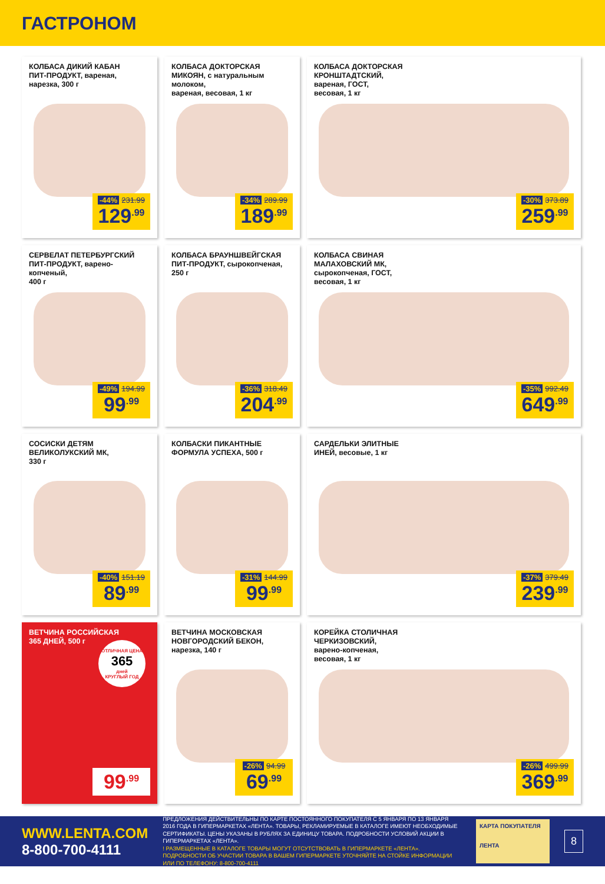ГАСТРОНОМ
КОЛБАСА ДИКИЙ КАБАН
ПИТ-ПРОДУКТ, вареная,
нарезка, 300 г
-44% 231.99
129<sup>.99</sup>
КОЛБАСА ДОКТОРСКАЯ
МИКОЯН, с натуральным молоком,
вареная, весовая, 1 кг
-34% 289.99
189<sup>.99</sup>
КОЛБАСА ДОКТОРСКАЯ
КРОНШТАДТСКИЙ,
вареная, ГОСТ,
весовая, 1 кг
-30% 373.89
259<sup>.99</sup>
СЕРВЕЛАТ ПЕТЕРБУРГСКИЙ
ПИТ-ПРОДУКТ, варено-копченый,
400 г
-49% 194.99
99<sup>.99</sup>
КОЛБАСА БРАУНШВЕЙГСКАЯ
ПИТ-ПРОДУКТ, сырокопченая,
250 г
-36% 318.49
204<sup>.99</sup>
КОЛБАСА СВИНАЯ
МАЛАХОВСКИЙ МК,
сырокопченая, ГОСТ,
весовая, 1 кг
-35% 992.49
649<sup>.99</sup>
СОСИСКИ ДЕТЯМ
ВЕЛИКОЛУКСКИЙ МК,
330 г
-40% 151.19
89<sup>.99</sup>
КОЛБАСКИ ПИКАНТНЫЕ
ФОРМУЛА УСПЕХА, 500 г
-31% 144.99
99<sup>.99</sup>
САРДЕЛЬКИ ЭЛИТНЫЕ
ИНЕЙ, весовые, 1 кг
-37% 379.49
239<sup>.99</sup>
ВЕТЧИНА РОССИЙСКАЯ
365 ДНЕЙ, 500 г
ОТЛИЧНАЯ ЦЕНА
365
дней
КРУГЛЫЙ ГОД
99<sup>.99</sup>
ВЕТЧИНА МОСКОВСКАЯ
НОВГОРОДСКИЙ БЕКОН,
нарезка, 140 г
-26% 94.99
69<sup>.99</sup>
КОРЕЙКА СТОЛИЧНАЯ
ЧЕРКИЗОВСКИЙ,
варено-копченая,
весовая, 1 кг
-26% 499.99
369<sup>.99</sup>
WWW.LENTA.COM
8-800-700-4111
ПРЕДЛОЖЕНИЯ ДЕЙСТВИТЕЛЬНЫ ПО КАРТЕ ПОСТОЯННОГО ПОКУПАТЕЛЯ С 5 ЯНВАРЯ ПО 13 ЯНВАРЯ 2016 ГОДА В ГИПЕРМАРКЕТАХ «ЛЕНТА». ТОВАРЫ, РЕКЛАМИРУЕМЫЕ В КАТАЛОГЕ ИМЕЮТ НЕОБХОДИМЫЕ СЕРТИФИКАТЫ. ЦЕНЫ УКАЗАНЫ В РУБЛЯХ ЗА ЕДИНИЦУ ТОВАРА. ПОДРОБНОСТИ УСЛОВИЙ АКЦИИ В ГИПЕРМАРКЕТАХ «ЛЕНТА».
! РАЗМЕЩЕННЫЕ В КАТАЛОГЕ ТОВАРЫ МОГУТ ОТСУТСТВОВАТЬ В ГИПЕРМАРКЕТЕ «ЛЕНТА». ПОДРОБНОСТИ ОБ УЧАСТИИ ТОВАРА В ВАШЕМ ГИПЕРМАРКЕТЕ УТОЧНЯЙТЕ НА СТОЙКЕ ИНФОРМАЦИИ ИЛИ ПО ТЕЛЕФОНУ: 8-800-700-4111
КАРТА ПОКУПАТЕЛЯ
ЛЕНТА
8